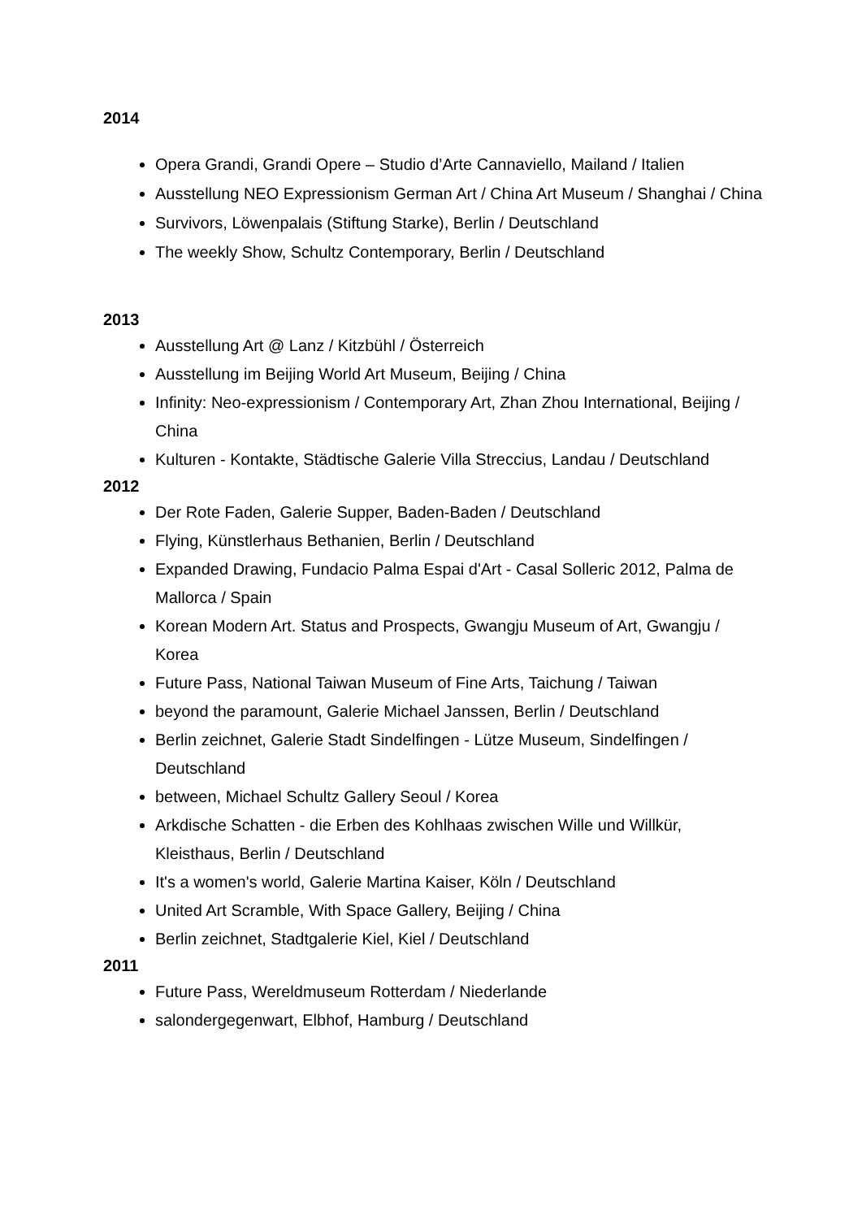2014
Opera Grandi, Grandi Opere – Studio d’Arte Cannaviello, Mailand / Italien
Ausstellung NEO Expressionism German Art / China Art Museum / Shanghai / China
Survivors, Löwenpalais (Stiftung Starke), Berlin / Deutschland
The weekly Show, Schultz Contemporary, Berlin / Deutschland
2013
Ausstellung Art @ Lanz / Kitzbühl / Österreich
Ausstellung im Beijing World Art Museum, Beijing / China
Infinity: Neo-expressionism / Contemporary Art, Zhan Zhou International, Beijing / China
Kulturen - Kontakte, Städtische Galerie Villa Streccius, Landau / Deutschland
2012
Der Rote Faden, Galerie Supper, Baden-Baden / Deutschland
Flying, Künstlerhaus Bethanien, Berlin / Deutschland
Expanded Drawing, Fundacio Palma Espai d'Art - Casal Solleric 2012, Palma de Mallorca / Spain
Korean Modern Art. Status and Prospects, Gwangju Museum of Art, Gwangju / Korea
Future Pass, National Taiwan Museum of Fine Arts, Taichung / Taiwan
beyond the paramount, Galerie Michael Janssen, Berlin / Deutschland
Berlin zeichnet, Galerie Stadt Sindelfingen - Lütze Museum, Sindelfingen / Deutschland
between, Michael Schultz Gallery Seoul / Korea
Arkdische Schatten - die Erben des Kohlhaas zwischen Wille und Willkür, Kleisthaus, Berlin / Deutschland
It's a women's world, Galerie Martina Kaiser, Köln / Deutschland
United Art Scramble, With Space Gallery, Beijing / China
Berlin zeichnet, Stadtgalerie Kiel, Kiel / Deutschland
2011
Future Pass, Wereldmuseum Rotterdam / Niederlande
salondergegenwart, Elbhof, Hamburg / Deutschland